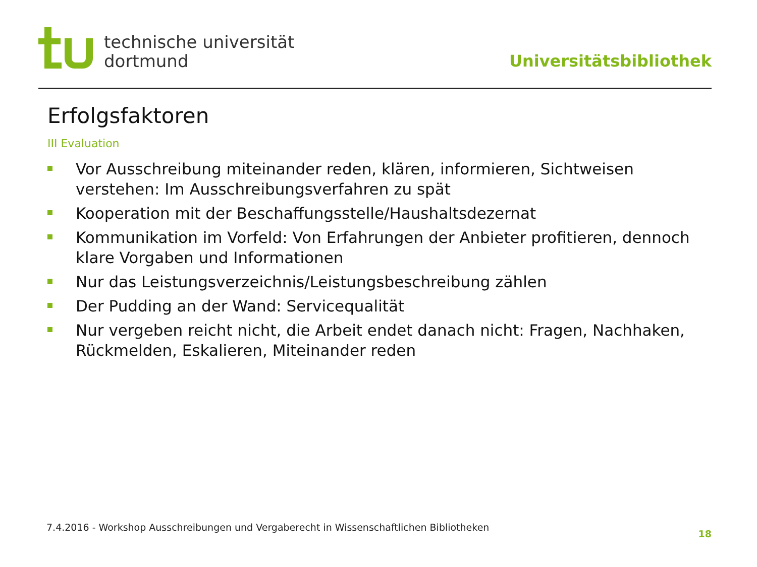technische universität
dortmund
Universitätsbibliothek
Erfolgsfaktoren
III Evaluation
Vor Ausschreibung miteinander reden, klären, informieren, Sichtweisen verstehen: Im Ausschreibungsverfahren zu spät
Kooperation mit der Beschaffungsstelle/Haushaltsdezernat
Kommunikation im Vorfeld: Von Erfahrungen der Anbieter profitieren, dennoch klare Vorgaben und Informationen
Nur das Leistungsverzeichnis/Leistungsbeschreibung zählen
Der Pudding an der Wand: Servicequalität
Nur vergeben reicht nicht, die Arbeit endet danach nicht: Fragen, Nachhaken, Rückmelden, Eskalieren, Miteinander reden
7.4.2016 - Workshop Ausschreibungen und Vergaberecht in Wissenschaftlichen Bibliotheken
18